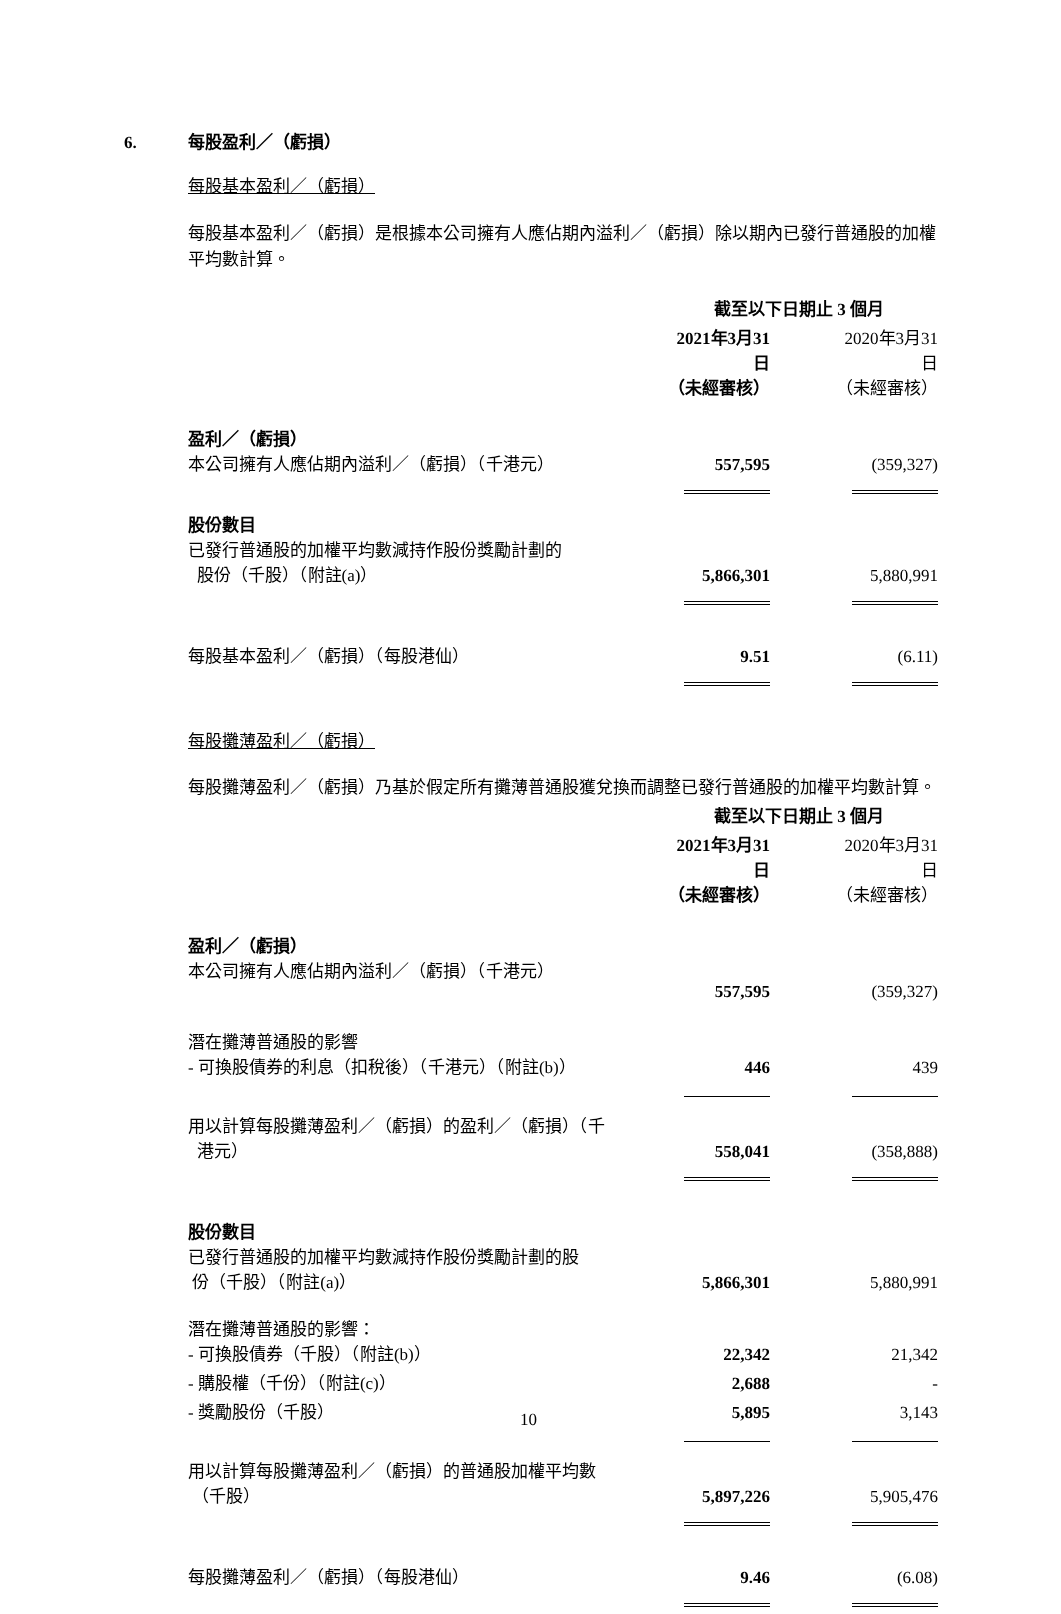6. 每股盈利／（虧損）
每股基本盈利／（虧損）
每股基本盈利／（虧損）是根據本公司擁有人應佔期內溢利／（虧損）除以期內已發行普通股的加權平均數計算。
| | 截至以下日期止 3 個月 | | |
| | 2021年3月31日 （未經審核） | | 2020年3月31日 （未經審核） |
| 盈利／（虧損） 本公司擁有人應佔期內溢利／（虧損）（千港元） | 557,595 | | (359,327) |
| 股份數目 已發行普通股的加權平均數減持作股份獎勵計劃的 股份（千股）（附註(a)） | 5,866,301 | | 5,880,991 |
| 每股基本盈利／（虧損）（每股港仙） | 9.51 | | (6.11) |
每股攤薄盈利／（虧損）
每股攤薄盈利／（虧損）乃基於假定所有攤薄普通股獲兌換而調整已發行普通股的加權平均數計算。
| | 截至以下日期止 3 個月 | | |
| | 2021年3月31日 （未經審核） | | 2020年3月31日 （未經審核） |
| 盈利／（虧損） 本公司擁有人應佔期內溢利／（虧損）（千港元） | 557,595 | | (359,327) |
| 潛在攤薄普通股的影響 - 可換股債券的利息（扣稅後）（千港元）（附註(b)） | 446 | | 439 |
| 用以計算每股攤薄盈利／（虧損）的盈利／（虧損）（千 港元） | 558,041 | | (358,888) |
| 股份數目 已發行普通股的加權平均數減持作股份獎勵計劃的股 份（千股）（附註(a)） | 5,866,301 | | 5,880,991 |
| 潛在攤薄普通股的影響： - 可換股債券（千股）（附註(b)） | 22,342 | | 21,342 |
| - 購股權（千份）（附註(c)） | 2,688 | | - |
| - 獎勵股份（千股） | 5,895 | | 3,143 |
| 用以計算每股攤薄盈利／（虧損）的普通股加權平均數 （千股） | 5,897,226 | | 5,905,476 |
| 每股攤薄盈利／（虧損）（每股港仙） | 9.46 | | (6.08) |
10